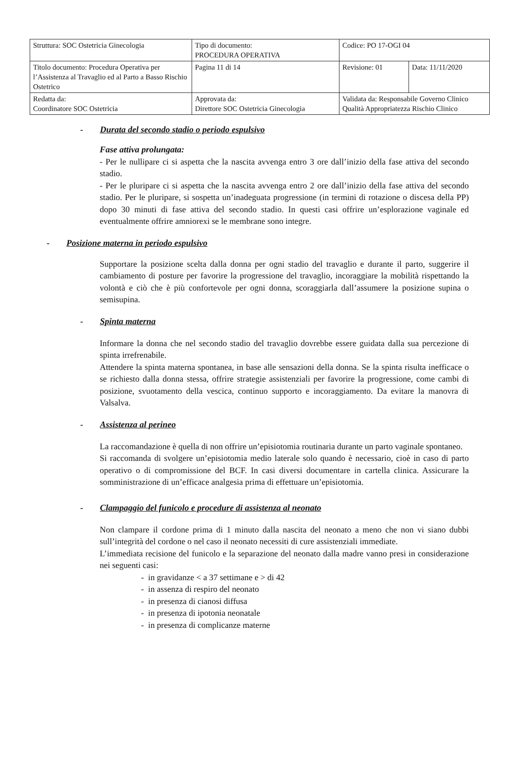| Struttura: SOC Ostetricia Ginecologia | Tipo di documento: PROCEDURA OPERATIVA | Codice: PO 17-OGI 04 | |
| Titolo documento: Procedura Operativa per l’Assistenza al Travaglio ed al Parto a Basso Rischio Ostetrico | Pagina 11 di 14 | Revisione: 01 | Data: 11/11/2020 |
| Redatta da: Coordinatore SOC Ostetricia | Approvata da: Direttore SOC Ostetricia Ginecologia | Validata da: Responsabile Governo Clinico Qualità Appropriatezza Rischio Clinico | |
- Durata del secondo stadio o periodo espulsivo
Fase attiva prolungata:
- Per le nullipare ci si aspetta che la nascita avvenga entro 3 ore dall’inizio della fase attiva del secondo stadio.
- Per le pluripare ci si aspetta che la nascita avvenga entro 2 ore dall’inizio della fase attiva del secondo stadio. Per le pluripare, si sospetta un’inadeguata progressione (in termini di rotazione o discesa della PP) dopo 30 minuti di fase attiva del secondo stadio. In questi casi offrire un’esplorazione vaginale ed eventualmente offrire amniorexi se le membrane sono integre.
- Posizione materna in periodo espulsivo
Supportare la posizione scelta dalla donna per ogni stadio del travaglio e durante il parto, suggerire il cambiamento di posture per favorire la progressione del travaglio, incoraggiare la mobilità rispettando la volontà e ciò che è più confortevole per ogni donna, scoraggiarla dall’assumere la posizione supina o semisupina.
- Spinta materna
Informare la donna che nel secondo stadio del travaglio dovrebbe essere guidata dalla sua percezione di spinta irrefrenabile.
Attendere la spinta materna spontanea, in base alle sensazioni della donna. Se la spinta risulta inefficace o se richiesto dalla donna stessa, offrire strategie assistenziali per favorire la progressione, come cambi di posizione, svuotamento della vescica, continuo supporto e incoraggiamento. Da evitare la manovra di Valsalva.
- Assistenza al perineo
La raccomandazione è quella di non offrire un’episiotomia routinaria durante un parto vaginale spontaneo.
Si raccomanda di svolgere un’episiotomia medio laterale solo quando è necessario, cioè in caso di parto operativo o di compromissione del BCF. In casi diversi documentare in cartella clinica. Assicurare la somministrazione di un’efficace analgesia prima di effettuare un’episiotomia.
- Clampaggio del funicolo e procedure di assistenza al neonato
Non clampare il cordone prima di 1 minuto dalla nascita del neonato a meno che non vi siano dubbi sull’integrità del cordone o nel caso il neonato necessiti di cure assistenziali immediate.
L’immediata recisione del funicolo e la separazione del neonato dalla madre vanno presi in considerazione nei seguenti casi:
- in gravidanze < a 37 settimane e > di 42
- in assenza di respiro del neonato
- in presenza di cianosi diffusa
- in presenza di ipotonia neonatale
- in presenza di complicanze materne